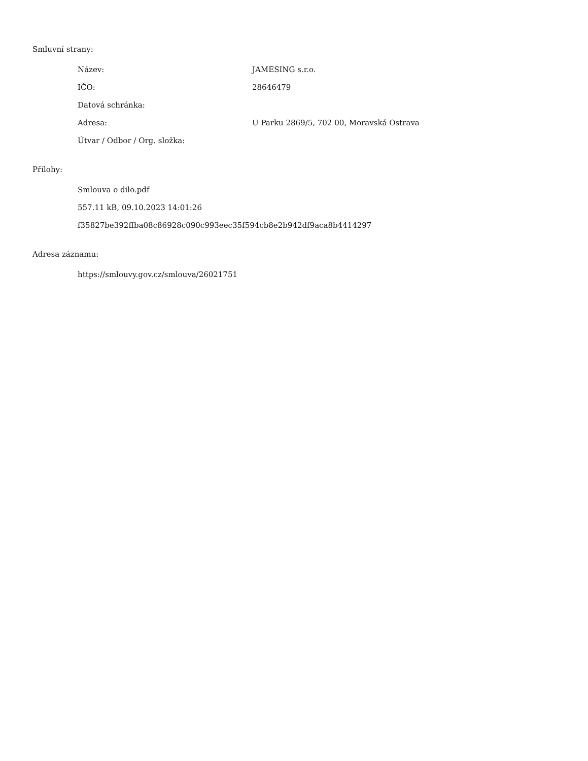Smluvní strany:
| Název: | JAMESING s.r.o. |
| IČO: | 28646479 |
| Datová schránka: | |
| Adresa: | U Parku 2869/5, 702 00, Moravská Ostrava |
| Útvar / Odbor / Org. složka: | |
Přílohy:
Smlouva o dilo.pdf
557.11 kB, 09.10.2023 14:01:26
f35827be392ffba08c86928c090c993eec35f594cb8e2b942df9aca8b4414297
Adresa záznamu:
https://smlouvy.gov.cz/smlouva/26021751